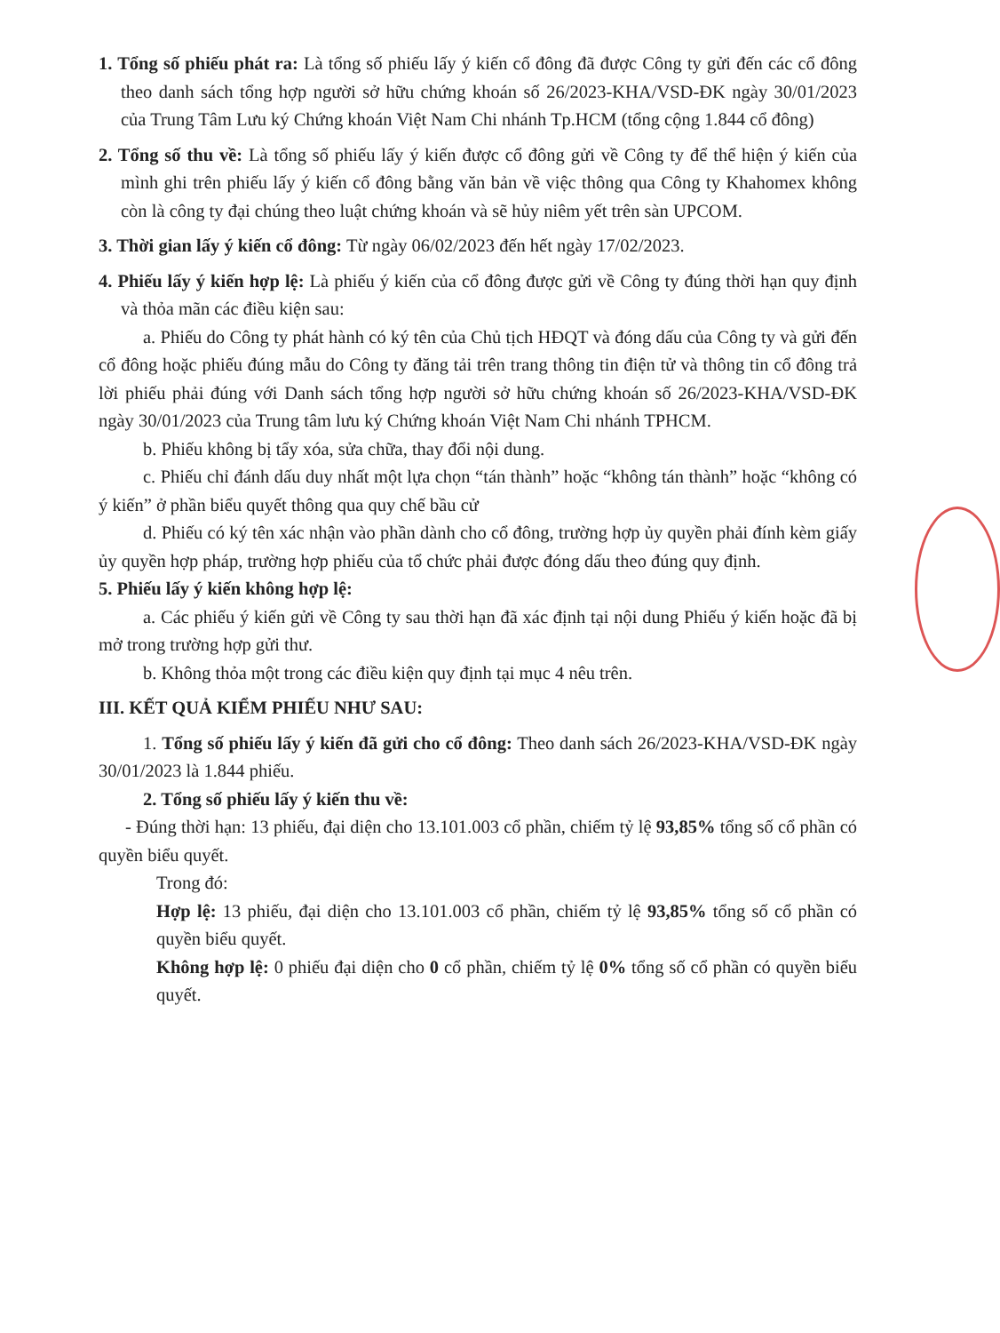1. Tổng số phiếu phát ra: Là tổng số phiếu lấy ý kiến cổ đông đã được Công ty gửi đến các cổ đông theo danh sách tổng hợp người sở hữu chứng khoán số 26/2023-KHA/VSD-ĐK ngày 30/01/2023 của Trung Tâm Lưu ký Chứng khoán Việt Nam Chi nhánh Tp.HCM (tổng cộng 1.844 cổ đông)
2. Tổng số thu về: Là tổng số phiếu lấy ý kiến được cổ đông gửi về Công ty để thể hiện ý kiến của mình ghi trên phiếu lấy ý kiến cổ đông bằng văn bản về việc thông qua Công ty Khahomex không còn là công ty đại chúng theo luật chứng khoán và sẽ hủy niêm yết trên sàn UPCOM.
3. Thời gian lấy ý kiến cổ đông: Từ ngày 06/02/2023 đến hết ngày 17/02/2023.
4. Phiếu lấy ý kiến hợp lệ: Là phiếu ý kiến của cổ đông được gửi về Công ty đúng thời hạn quy định và thỏa mãn các điều kiện sau:
a. Phiếu do Công ty phát hành có ký tên của Chủ tịch HĐQT và đóng dấu của Công ty và gửi đến cổ đông hoặc phiếu đúng mẫu do Công ty đăng tải trên trang thông tin điện tử và thông tin cổ đông trả lời phiếu phải đúng với Danh sách tổng hợp người sở hữu chứng khoán số 26/2023-KHA/VSD-ĐK ngày 30/01/2023 của Trung tâm lưu ký Chứng khoán Việt Nam Chi nhánh TPHCM.
b. Phiếu không bị tẩy xóa, sửa chữa, thay đổi nội dung.
c. Phiếu chỉ đánh dấu duy nhất một lựa chọn “tán thành” hoặc “không tán thành” hoặc “không có ý kiến” ở phần biểu quyết thông qua quy chế bầu cử
d. Phiếu có ký tên xác nhận vào phần dành cho cổ đông, trường hợp ủy quyền phải đính kèm giấy ủy quyền hợp pháp, trường hợp phiếu của tổ chức phải được đóng dấu theo đúng quy định.
5. Phiếu lấy ý kiến không hợp lệ:
a. Các phiếu ý kiến gửi về Công ty sau thời hạn đã xác định tại nội dung Phiếu ý kiến hoặc đã bị mở trong trường hợp gửi thư.
b. Không thỏa một trong các điều kiện quy định tại mục 4 nêu trên.
III. KẾT QUẢ KIỂM PHIẾU NHƯ SAU:
1. Tổng số phiếu lấy ý kiến đã gửi cho cổ đông: Theo danh sách 26/2023-KHA/VSD-ĐK ngày 30/01/2023 là 1.844 phiếu.
2. Tổng số phiếu lấy ý kiến thu về:
- Đúng thời hạn: 13 phiếu, đại diện cho 13.101.003 cổ phần, chiếm tỷ lệ 93,85% tổng số cổ phần có quyền biểu quyết.
Trong đó:
Hợp lệ: 13 phiếu, đại diện cho 13.101.003 cổ phần, chiếm tỷ lệ 93,85% tổng số cổ phần có quyền biểu quyết.
Không hợp lệ: 0 phiếu đại diện cho 0 cổ phần, chiếm tỷ lệ 0% tổng số cổ phần có quyền biểu quyết.